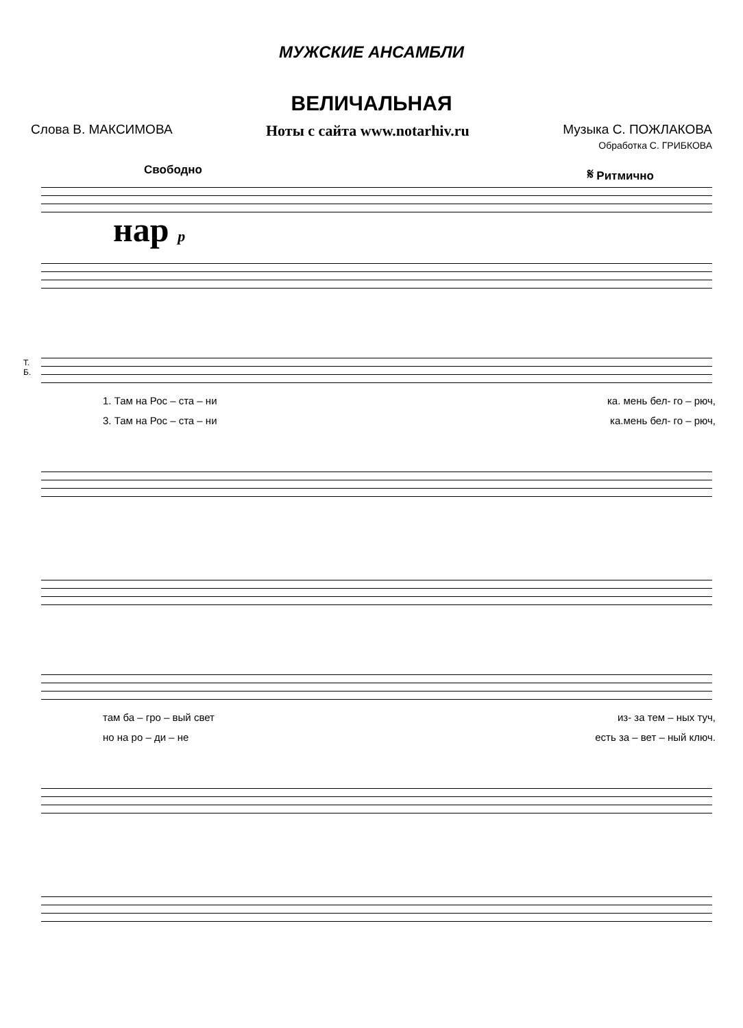МУЖСКИЕ АНСАМБЛИ
ВЕЛИЧАЛЬНАЯ
Слова В. МАКСИМОВА Ноты с сайта www.notarhiv.ru Музыка С. ПОЖЛАКОВА
Обработка С. ГРИБКОВА
Свободно 𝄋 Ритмично
нар p
Т.
Б.
1. Там на Рос – ста – ни ка. мень бел- го – рюч,
3. Там на Рос – ста – ни ка.мень бел- го – рюч,
там ба – гро – вый свет из- за тем – ных туч,
но на ро – ди – не есть за – вет – ный ключ.